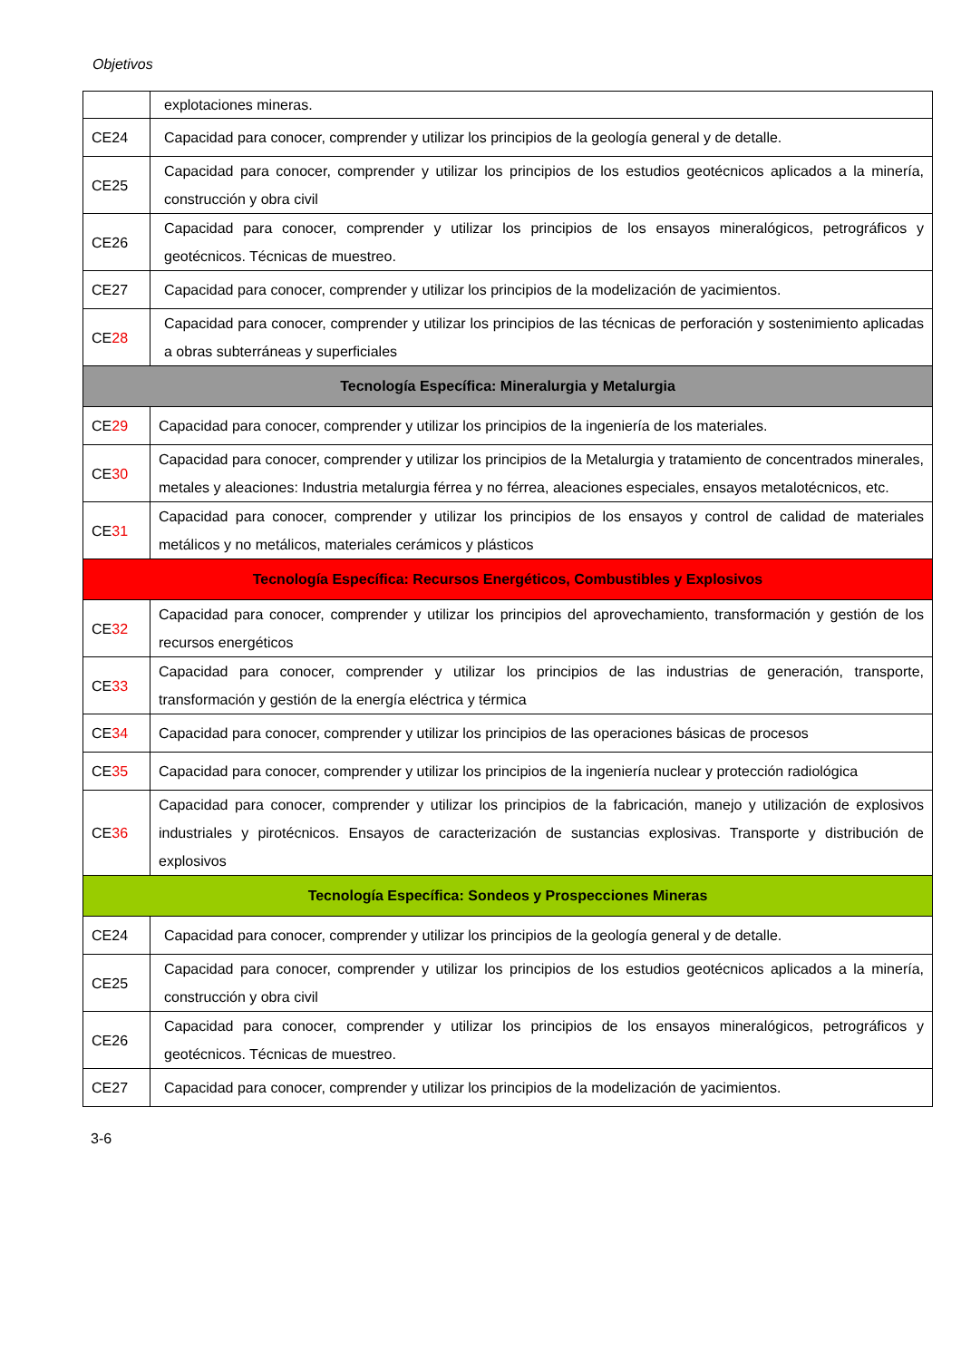Objetivos
| | explotaciones mineras. |
| CE24 | Capacidad para conocer, comprender y utilizar los principios de la geología general y de detalle. |
| CE25 | Capacidad para conocer, comprender y utilizar los principios de los estudios geotécnicos aplicados a la minería, construcción y obra civil |
| CE26 | Capacidad para conocer, comprender y utilizar los principios de los ensayos mineralógicos, petrográficos y geotécnicos. Técnicas de muestreo. |
| CE27 | Capacidad para conocer, comprender y utilizar los principios de la modelización de yacimientos. |
| CE 28 | Capacidad para conocer, comprender y utilizar los principios de las técnicas de perforación y sostenimiento aplicadas a obras subterráneas y superficiales |
| Tecnología Específica: Mineralurgia y Metalurgia | |
| CE 29 | Capacidad para conocer, comprender y utilizar los principios de la ingeniería de los materiales. |
| CE 30 | Capacidad para conocer, comprender y utilizar los principios de la Metalurgia y tratamiento de concentrados minerales, metales y aleaciones: Industria metalurgia férrea y no férrea, aleaciones especiales, ensayos metalotécnicos, etc. |
| CE 31 | Capacidad para conocer, comprender y utilizar los principios de los ensayos y control de calidad de materiales metálicos y no metálicos, materiales cerámicos y plásticos |
| Tecnología Específica: Recursos Energéticos, Combustibles y Explosivos | |
| CE 32 | Capacidad para conocer, comprender y utilizar los principios del aprovechamiento, transformación y gestión de los recursos energéticos |
| CE 33 | Capacidad para conocer, comprender y utilizar los principios de las industrias de generación, transporte, transformación y gestión de la energía eléctrica y térmica |
| CE 34 | Capacidad para conocer, comprender y utilizar los principios de las operaciones básicas de procesos |
| CE 35 | Capacidad para conocer, comprender y utilizar los principios de la ingeniería nuclear y protección radiológica |
| CE 36 | Capacidad para conocer, comprender y utilizar los principios de la fabricación, manejo y utilización de explosivos industriales y pirotécnicos. Ensayos de caracterización de sustancias explosivas. Transporte y distribución de explosivos |
| Tecnología Específica: Sondeos y Prospecciones Mineras | |
| CE24 | Capacidad para conocer, comprender y utilizar los principios de la geología general y de detalle. |
| CE25 | Capacidad para conocer, comprender y utilizar los principios de los estudios geotécnicos aplicados a la minería, construcción y obra civil |
| CE26 | Capacidad para conocer, comprender y utilizar los principios de los ensayos mineralógicos, petrográficos y geotécnicos. Técnicas de muestreo. |
| CE27 | Capacidad para conocer, comprender y utilizar los principios de la modelización de yacimientos. |
3-6